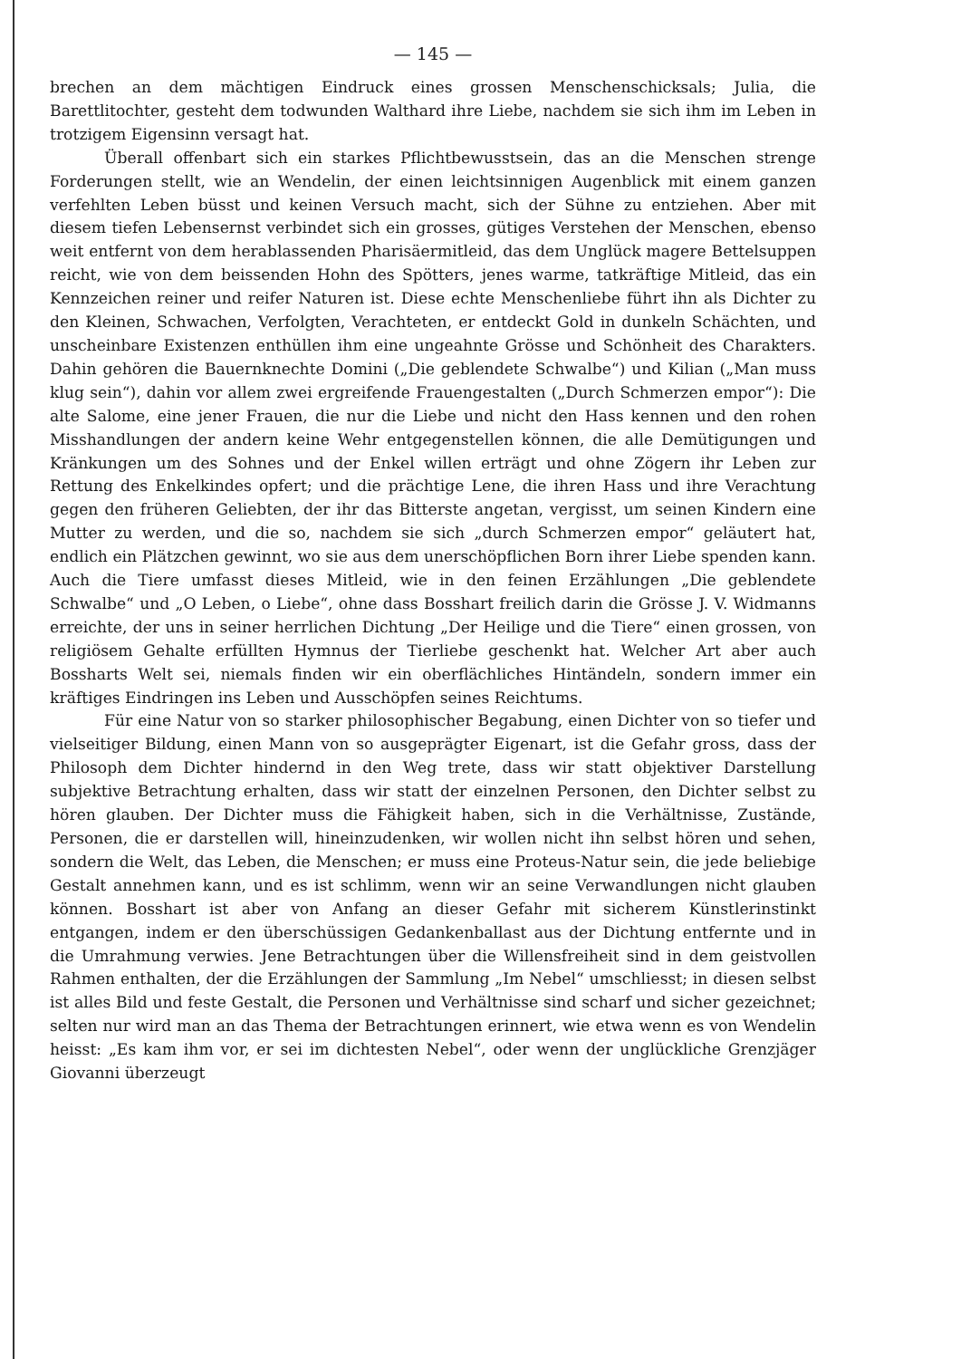— 145 —
brechen an dem mächtigen Eindruck eines grossen Menschenschicksals; Julia, die Barettlitochter, gesteht dem todwunden Walthard ihre Liebe, nachdem sie sich ihm im Leben in trotzigem Eigensinn versagt hat.
Überall offenbart sich ein starkes Pflichtbewusstsein, das an die Menschen strenge Forderungen stellt, wie an Wendelin, der einen leichtsinnigen Augenblick mit einem ganzen verfehlten Leben büsst und keinen Versuch macht, sich der Sühne zu entziehen. Aber mit diesem tiefen Lebensernst verbindet sich ein grosses, gütiges Verstehen der Menschen, ebenso weit entfernt von dem herablassenden Pharisäermitleid, das dem Unglück magere Bettelsuppen reicht, wie von dem beissenden Hohn des Spötters, jenes warme, tatkräftige Mitleid, das ein Kennzeichen reiner und reifer Naturen ist. Diese echte Menschenliebe führt ihn als Dichter zu den Kleinen, Schwachen, Verfolgten, Verachteten, er entdeckt Gold in dunkeln Schächten, und unscheinbare Existenzen enthüllen ihm eine ungeahnte Grösse und Schönheit des Charakters. Dahin gehören die Bauernknechte Domini („Die geblendete Schwalbe“) und Kilian („Man muss klug sein“), dahin vor allem zwei ergreifende Frauengestalten („Durch Schmerzen empor“): Die alte Salome, eine jener Frauen, die nur die Liebe und nicht den Hass kennen und den rohen Misshandlungen der andern keine Wehr entgegenstellen können, die alle Demütigungen und Kränkungen um des Sohnes und der Enkel willen erträgt und ohne Zögern ihr Leben zur Rettung des Enkelkindes opfert; und die prächtige Lene, die ihren Hass und ihre Verachtung gegen den früheren Geliebten, der ihr das Bitterste angetan, vergisst, um seinen Kindern eine Mutter zu werden, und die so, nachdem sie sich „durch Schmerzen empor“ geläutert hat, endlich ein Plätzchen gewinnt, wo sie aus dem unerschöpflichen Born ihrer Liebe spenden kann. Auch die Tiere umfasst dieses Mitleid, wie in den feinen Erzählungen „Die geblendete Schwalbe“ und „O Leben, o Liebe“, ohne dass Bosshart freilich darin die Grösse J. V. Widmanns erreichte, der uns in seiner herrlichen Dichtung „Der Heilige und die Tiere“ einen grossen, von religiösem Gehalte erfüllten Hymnus der Tierliebe geschenkt hat. Welcher Art aber auch Bossharts Welt sei, niemals finden wir ein oberflächliches Hintändeln, sondern immer ein kräftiges Eindringen ins Leben und Ausschöpfen seines Reichtums.
Für eine Natur von so starker philosophischer Begabung, einen Dichter von so tiefer und vielseitiger Bildung, einen Mann von so ausgeprägter Eigenart, ist die Gefahr gross, dass der Philosoph dem Dichter hindernd in den Weg trete, dass wir statt objektiver Darstellung subjektive Betrachtung erhalten, dass wir statt der einzelnen Personen, den Dichter selbst zu hören glauben. Der Dichter muss die Fähigkeit haben, sich in die Verhältnisse, Zustände, Personen, die er darstellen will, hineinzudenken, wir wollen nicht ihn selbst hören und sehen, sondern die Welt, das Leben, die Menschen; er muss eine Proteus-Natur sein, die jede beliebige Gestalt annehmen kann, und es ist schlimm, wenn wir an seine Verwandlungen nicht glauben können. Bosshart ist aber von Anfang an dieser Gefahr mit sicherem Künstlerinstinkt entgangen, indem er den überschüssigen Gedankenballast aus der Dichtung entfernte und in die Umrahmung verwies. Jene Betrachtungen über die Willensfreiheit sind in dem geistvollen Rahmen enthalten, der die Erzählungen der Sammlung „Im Nebel“ umschliesst; in diesen selbst ist alles Bild und feste Gestalt, die Personen und Verhältnisse sind scharf und sicher gezeichnet; selten nur wird man an das Thema der Betrachtungen erinnert, wie etwa wenn es von Wendelin heisst: „Es kam ihm vor, er sei im dichtesten Nebel“, oder wenn der unglückliche Grenzjäger Giovanni überzeugt